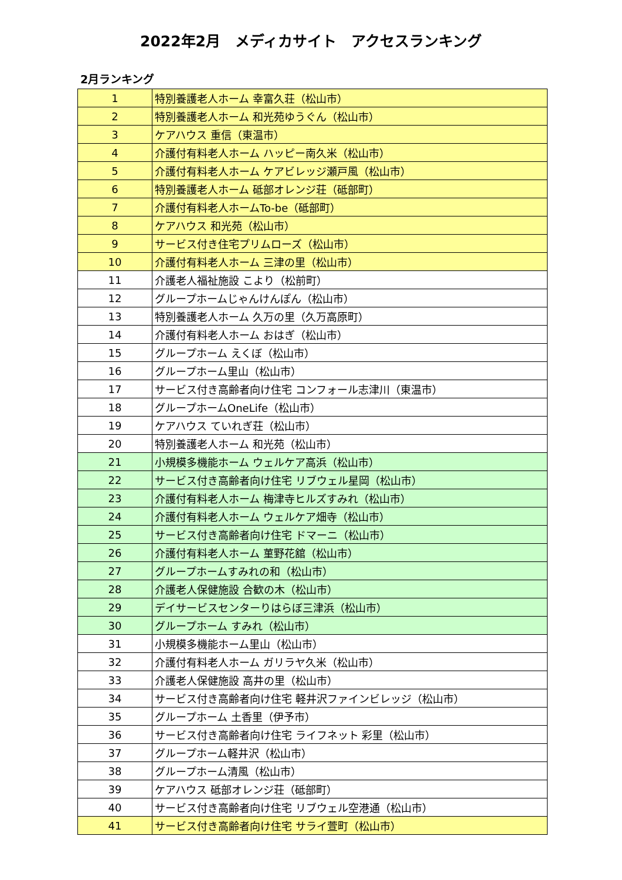2022年2月　メディカサイト　アクセスランキング
2月ランキング
| 1 | 特別養護老人ホーム 幸富久荘（松山市） |
| 2 | 特別養護老人ホーム 和光苑ゆうぐん（松山市） |
| 3 | ケアハウス 重信（東温市） |
| 4 | 介護付有料老人ホーム ハッピー南久米（松山市） |
| 5 | 介護付有料老人ホーム ケアビレッジ瀬戸風（松山市） |
| 6 | 特別養護老人ホーム 砥部オレンジ荘（砥部町） |
| 7 | 介護付有料老人ホームTo-be（砥部町） |
| 8 | ケアハウス 和光苑（松山市） |
| 9 | サービス付き住宅プリムローズ（松山市） |
| 10 | 介護付有料老人ホーム 三津の里（松山市） |
| 11 | 介護老人福祉施設 こより（松前町） |
| 12 | グループホームじゃんけんぽん（松山市） |
| 13 | 特別養護老人ホーム 久万の里（久万高原町） |
| 14 | 介護付有料老人ホーム おはぎ（松山市） |
| 15 | グループホーム えくぼ（松山市） |
| 16 | グループホーム里山（松山市） |
| 17 | サービス付き高齢者向け住宅 コンフォール志津川（東温市） |
| 18 | グループホームOneLife（松山市） |
| 19 | ケアハウス ていれぎ荘（松山市） |
| 20 | 特別養護老人ホーム 和光苑（松山市） |
| 21 | 小規模多機能ホーム ウェルケア高浜（松山市） |
| 22 | サービス付き高齢者向け住宅 リブウェル星岡（松山市） |
| 23 | 介護付有料老人ホーム 梅津寺ヒルズすみれ（松山市） |
| 24 | 介護付有料老人ホーム ウェルケア畑寺（松山市） |
| 25 | サービス付き高齢者向け住宅 ドマーニ（松山市） |
| 26 | 介護付有料老人ホーム 菫野花舘（松山市） |
| 27 | グループホームすみれの和（松山市） |
| 28 | 介護老人保健施設 合歓の木（松山市） |
| 29 | デイサービスセンターりはらぼ三津浜（松山市） |
| 30 | グループホーム すみれ（松山市） |
| 31 | 小規模多機能ホーム里山（松山市） |
| 32 | 介護付有料老人ホーム ガリラヤ久米（松山市） |
| 33 | 介護老人保健施設 高井の里（松山市） |
| 34 | サービス付き高齢者向け住宅 軽井沢ファインビレッジ（松山市） |
| 35 | グループホーム 土香里（伊予市） |
| 36 | サービス付き高齢者向け住宅 ライフネット 彩里（松山市） |
| 37 | グループホーム軽井沢（松山市） |
| 38 | グループホーム清風（松山市） |
| 39 | ケアハウス 砥部オレンジ荘（砥部町） |
| 40 | サービス付き高齢者向け住宅 リブウェル空港通（松山市） |
| 41 | サービス付き高齢者向け住宅 サライ萱町（松山市） |